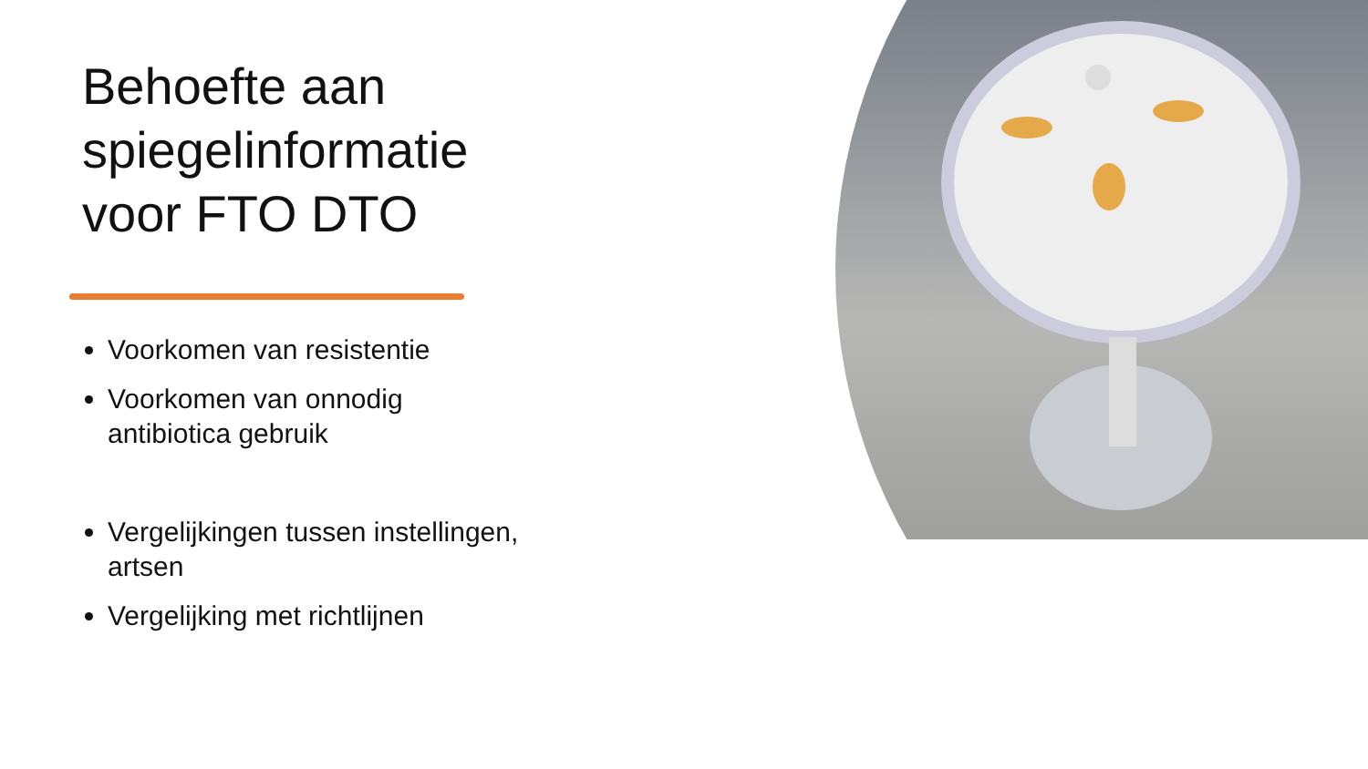Behoefte aan spiegelinformatie voor FTO DTO
Voorkomen van resistentie
Voorkomen van onnodig antibiotica gebruik
Vergelijkingen tussen instellingen, artsen
Vergelijking met richtlijnen